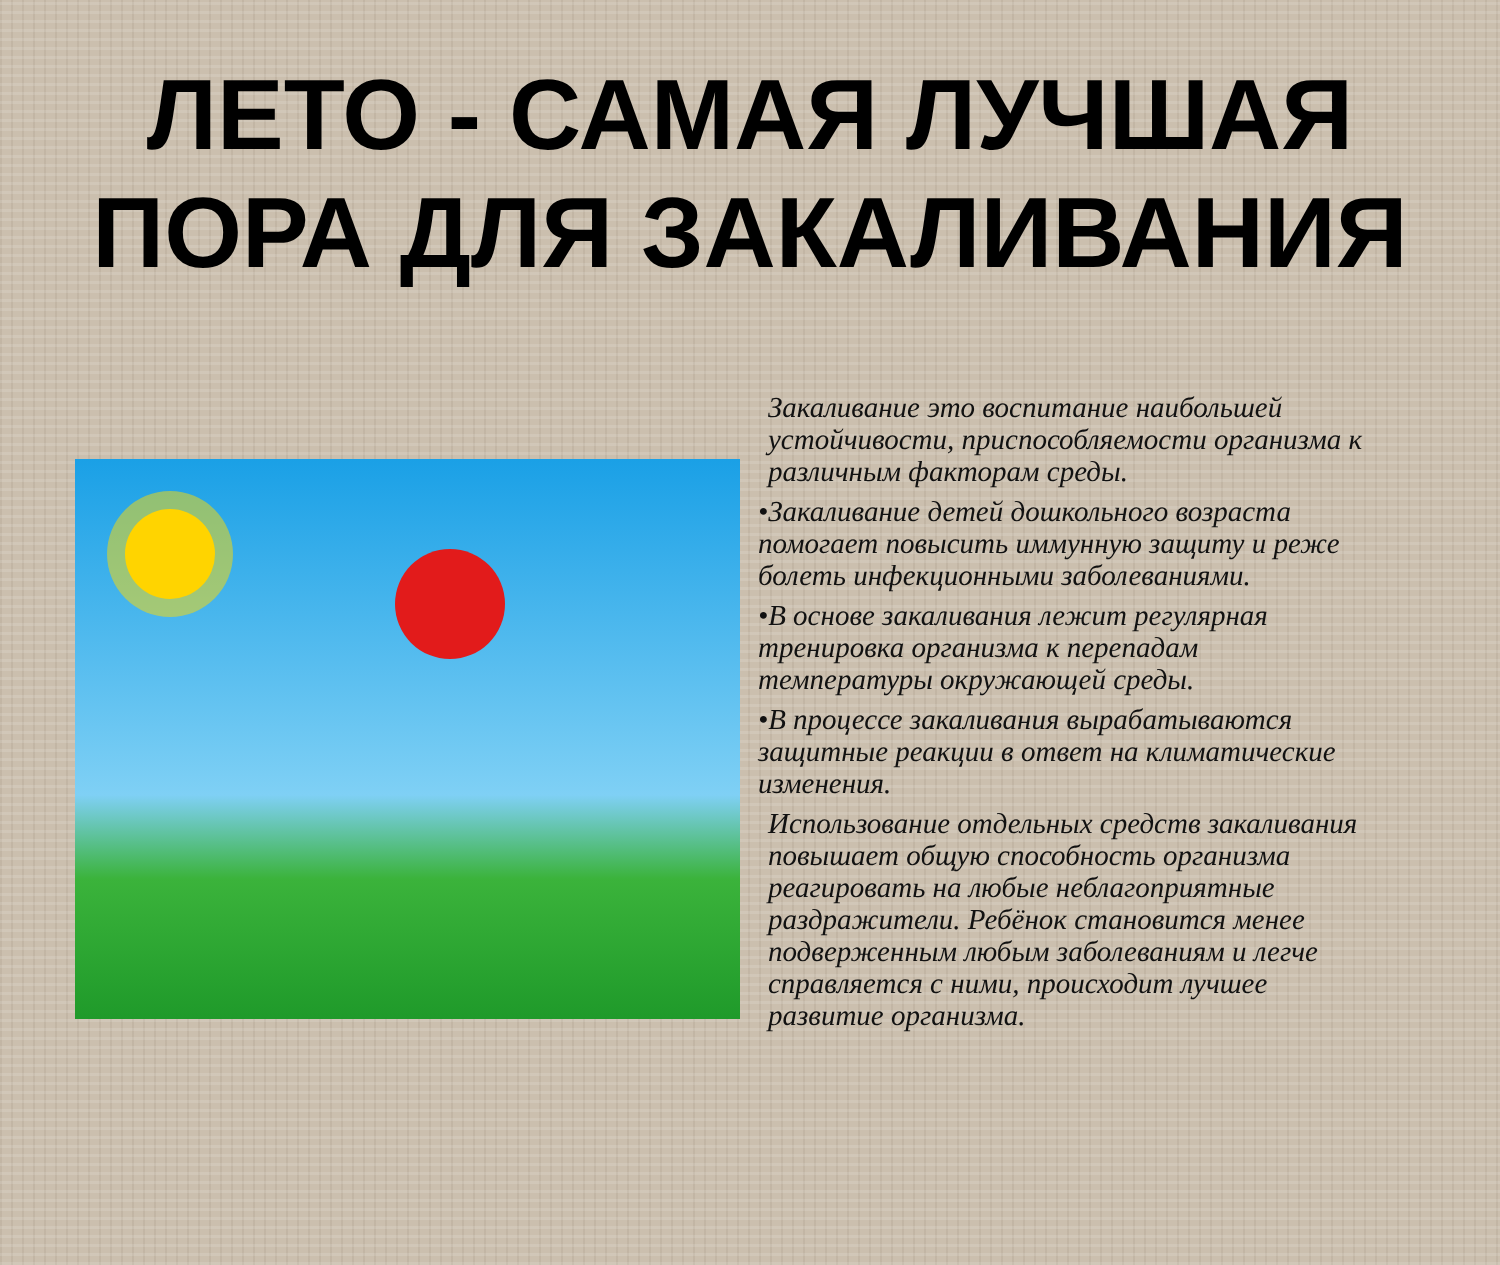ЛЕТО - САМАЯ ЛУЧШАЯ
ПОРА ДЛЯ ЗАКАЛИВАНИЯ
Закаливание это воспитание наибольшей устойчивости, приспособляемости организма к различным факторам среды.
•Закаливание детей дошкольного возраста помогает повысить иммунную защиту и реже болеть инфекционными заболеваниями.
•В основе закаливания лежит регулярная тренировка организма к перепадам температуры окружающей среды.
•В процессе закаливания вырабатываются защитные реакции в ответ на климатические изменения.
Использование отдельных средств закаливания повышает общую способность организма реагировать на любые неблагоприятные раздражители. Ребёнок становится менее подверженным любым заболеваниям и легче справляется с ними, происходит лучшее развитие организма.